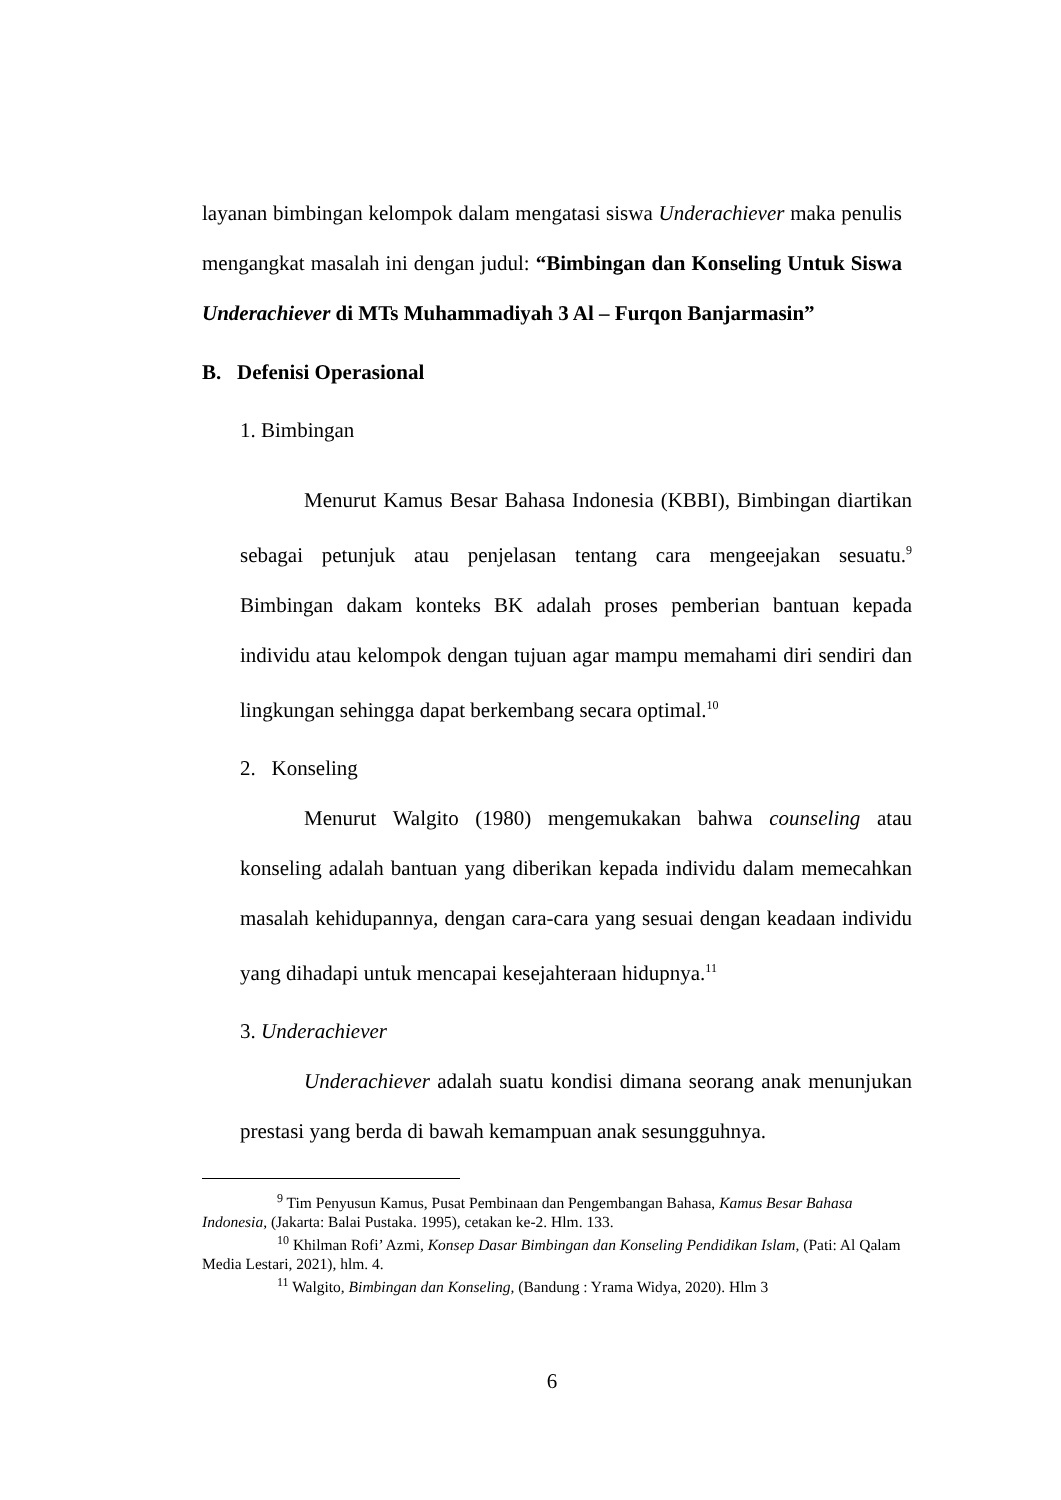layanan bimbingan kelompok dalam mengatasi siswa Underachiever maka penulis mengangkat masalah ini dengan judul: “Bimbingan dan Konseling Untuk Siswa Underachiever di MTs Muhammadiyah 3 Al – Furqon Banjarmasin”
B. Defenisi Operasional
1. Bimbingan
Menurut Kamus Besar Bahasa Indonesia (KBBI), Bimbingan diartikan sebagai petunjuk atau penjelasan tentang cara mengeejakan sesuatu.<sup>9</sup> Bimbingan dakam konteks BK adalah proses pemberian bantuan kepada individu atau kelompok dengan tujuan agar mampu memahami diri sendiri dan lingkungan sehingga dapat berkembang secara optimal.<sup>10</sup>
2. Konseling
Menurut Walgito (1980) mengemukakan bahwa counseling atau konseling adalah bantuan yang diberikan kepada individu dalam memecahkan masalah kehidupannya, dengan cara-cara yang sesuai dengan keadaan individu yang dihadapi untuk mencapai kesejahteraan hidupnya.<sup>11</sup>
3. Underachiever
Underachiever adalah suatu kondisi dimana seorang anak menunjukan prestasi yang berda di bawah kemampuan anak sesungguhnya.
<sup>9</sup> Tim Penyusun Kamus, Pusat Pembinaan dan Pengembangan Bahasa, Kamus Besar Bahasa Indonesia, (Jakarta: Balai Pustaka. 1995), cetakan ke-2. Hlm. 133.
<sup>10</sup> Khilman Rofi’ Azmi, Konsep Dasar Bimbingan dan Konseling Pendidikan Islam, (Pati: Al Qalam Media Lestari, 2021), hlm. 4.
<sup>11</sup> Walgito, Bimbingan dan Konseling, (Bandung : Yrama Widya, 2020). Hlm 3
6